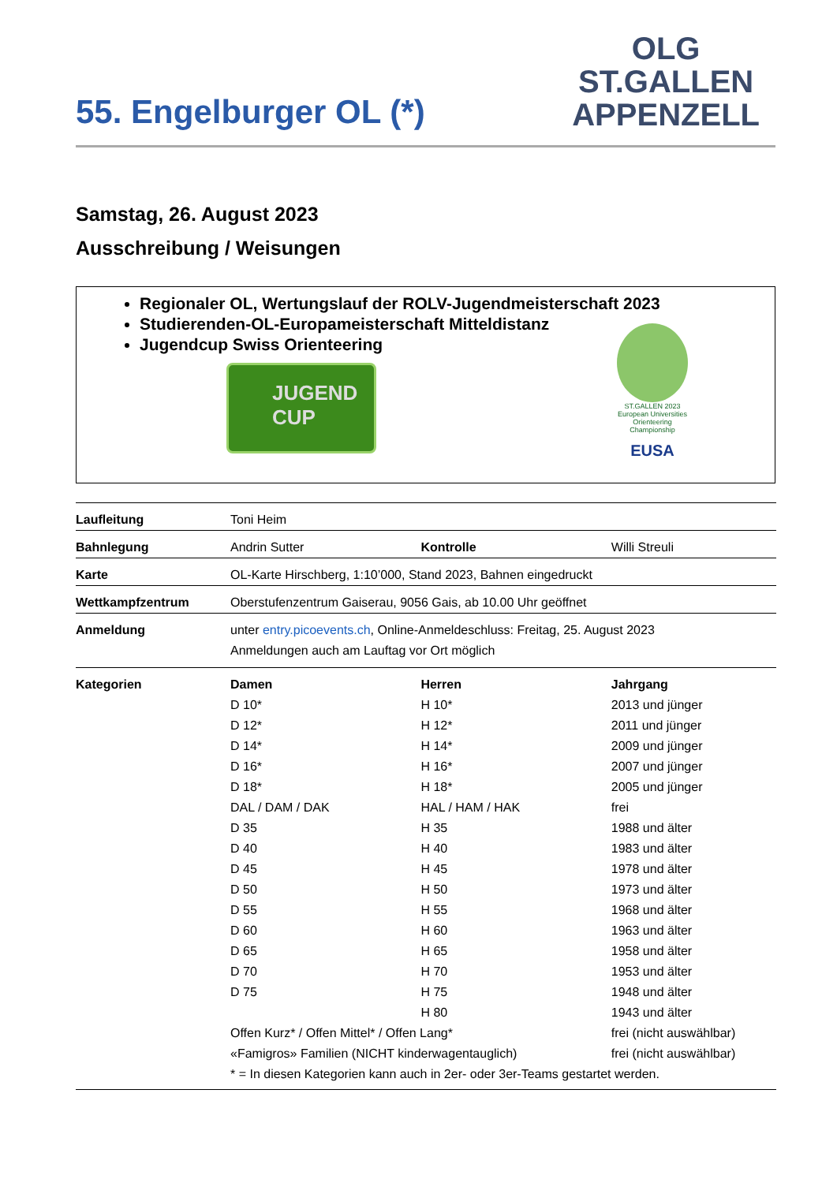55. Engelburger OL (*)
OLG
ST.GALLEN
APPENZELL
Samstag, 26. August 2023
Ausschreibung / Weisungen
Regionaler OL, Wertungslauf der ROLV-Jugendmeisterschaft 2023
Studierenden-OL-Europameisterschaft Mitteldistanz
Jugendcup Swiss Orienteering
JUGEND
CUP
ST.GALLEN 2023
European Universities Orienteering Championship
EUSA
| Laufleitung | Toni Heim | | |
| Bahnlegung | Andrin Sutter | Kontrolle | Willi Streuli |
| Karte | OL-Karte Hirschberg, 1:10’000, Stand 2023, Bahnen eingedruckt | | |
| Wettkampfzentrum | Oberstufenzentrum Gaiserau, 9056 Gais, ab 10.00 Uhr geöffnet | | |
| Anmeldung | unter entry.picoevents.ch , Online-Anmeldeschluss: Freitag, 25. August 2023 Anmeldungen auch am Lauftag vor Ort möglich | | |
| Kategorien | Damen | Herren | Jahrgang |
| | D 10* | H 10* | 2013 und jünger |
| | D 12* | H 12* | 2011 und jünger |
| | D 14* | H 14* | 2009 und jünger |
| | D 16* | H 16* | 2007 und jünger |
| | D 18* | H 18* | 2005 und jünger |
| | DAL / DAM / DAK | HAL / HAM / HAK | frei |
| | D 35 | H 35 | 1988 und älter |
| | D 40 | H 40 | 1983 und älter |
| | D 45 | H 45 | 1978 und älter |
| | D 50 | H 50 | 1973 und älter |
| | D 55 | H 55 | 1968 und älter |
| | D 60 | H 60 | 1963 und älter |
| | D 65 | H 65 | 1958 und älter |
| | D 70 | H 70 | 1953 und älter |
| | D 75 | H 75 | 1948 und älter |
| | | H 80 | 1943 und älter |
| | Offen Kurz* / Offen Mittel* / Offen Lang* | | frei (nicht auswählbar) |
| | «Famigros» Familien (NICHT kinderwagentauglich) | | frei (nicht auswählbar) |
| | * = In diesen Kategorien kann auch in 2er- oder 3er-Teams gestartet werden. | | |